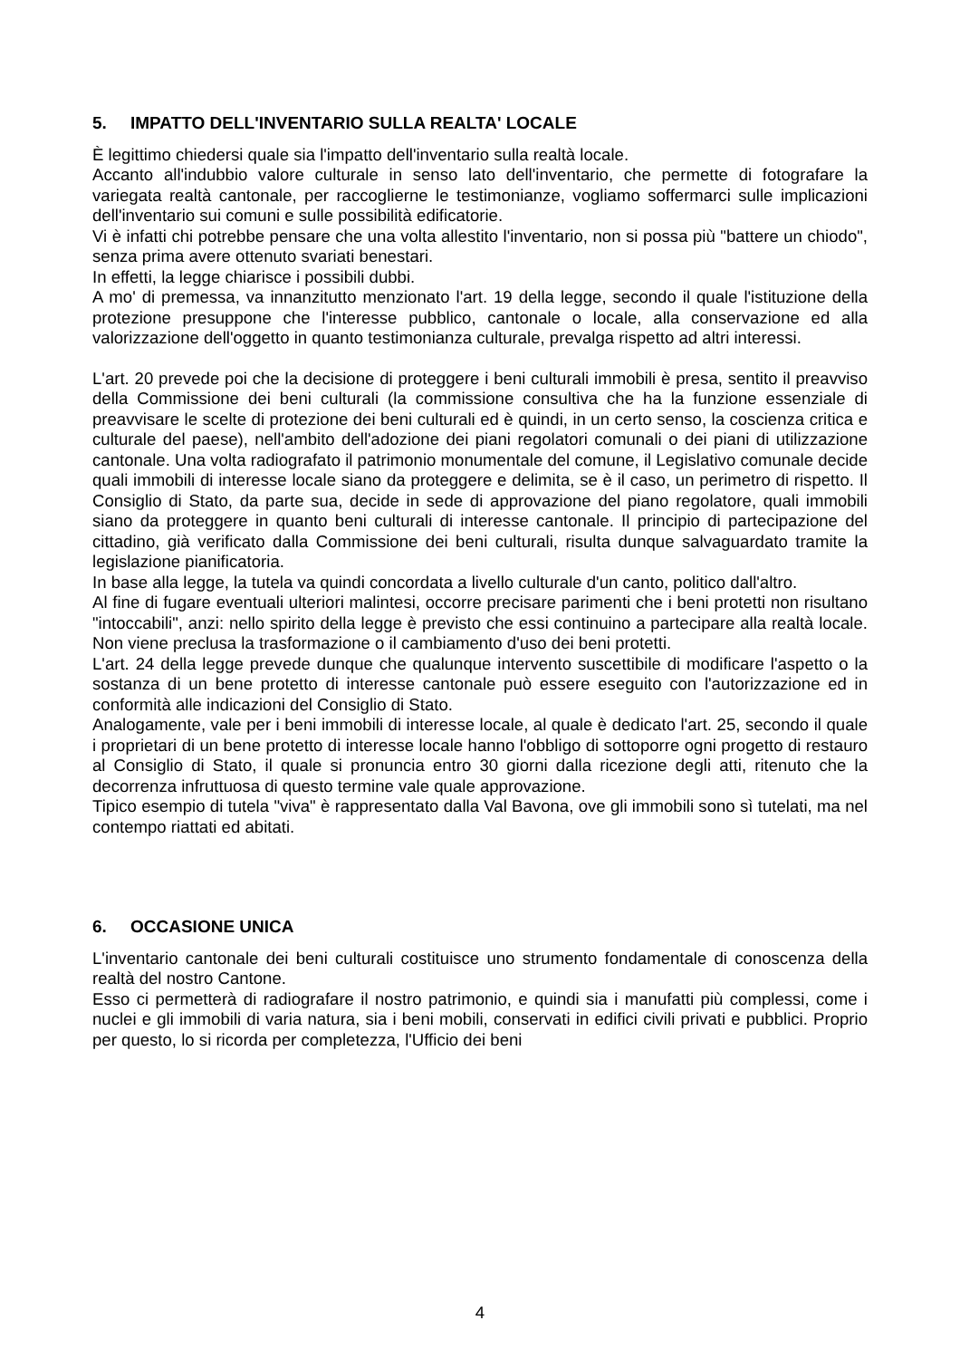5. IMPATTO DELL'INVENTARIO SULLA REALTA' LOCALE
È legittimo chiedersi quale sia l'impatto dell'inventario sulla realtà locale.
Accanto all'indubbio valore culturale in senso lato dell'inventario, che permette di fotografare la variegata realtà cantonale, per raccoglierne le testimonianze, vogliamo soffermarci sulle implicazioni dell'inventario sui comuni e sulle possibilità edificatorie.
Vi è infatti chi potrebbe pensare che una volta allestito l'inventario, non si possa più "battere un chiodo", senza prima avere ottenuto svariati benestari.
In effetti, la legge chiarisce i possibili dubbi.
A mo' di premessa, va innanzitutto menzionato l'art. 19 della legge, secondo il quale l'istituzione della protezione presuppone che l'interesse pubblico, cantonale o locale, alla conservazione ed alla valorizzazione dell'oggetto in quanto testimonianza culturale, prevalga rispetto ad altri interessi.
L'art. 20 prevede poi che la decisione di proteggere i beni culturali immobili è presa, sentito il preavviso della Commissione dei beni culturali (la commissione consultiva che ha la funzione essenziale di preavvisare le scelte di protezione dei beni culturali ed è quindi, in un certo senso, la coscienza critica e culturale del paese), nell'ambito dell'adozione dei piani regolatori comunali o dei piani di utilizzazione cantonale. Una volta radiografato il patrimonio monumentale del comune, il Legislativo comunale decide quali immobili di interesse locale siano da proteggere e delimita, se è il caso, un perimetro di rispetto. Il Consiglio di Stato, da parte sua, decide in sede di approvazione del piano regolatore, quali immobili siano da proteggere in quanto beni culturali di interesse cantonale. Il principio di partecipazione del cittadino, già verificato dalla Commissione dei beni culturali, risulta dunque salvaguardato tramite la legislazione pianificatoria.
In base alla legge, la tutela va quindi concordata a livello culturale d'un canto, politico dall'altro.
Al fine di fugare eventuali ulteriori malintesi, occorre precisare parimenti che i beni protetti non risultano "intoccabili", anzi: nello spirito della legge è previsto che essi continuino a partecipare alla realtà locale. Non viene preclusa la trasformazione o il cambiamento d'uso dei beni protetti.
L'art. 24 della legge prevede dunque che qualunque intervento suscettibile di modificare l'aspetto o la sostanza di un bene protetto di interesse cantonale può essere eseguito con l'autorizzazione ed in conformità alle indicazioni del Consiglio di Stato.
Analogamente, vale per i beni immobili di interesse locale, al quale è dedicato l'art. 25, secondo il quale i proprietari di un bene protetto di interesse locale hanno l'obbligo di sottoporre ogni progetto di restauro al Consiglio di Stato, il quale si pronuncia entro 30 giorni dalla ricezione degli atti, ritenuto che la decorrenza infruttuosa di questo termine vale quale approvazione.
Tipico esempio di tutela "viva" è rappresentato dalla Val Bavona, ove gli immobili sono sì tutelati, ma nel contempo riattati ed abitati.
6. OCCASIONE UNICA
L'inventario cantonale dei beni culturali costituisce uno strumento fondamentale di conoscenza della realtà del nostro Cantone.
Esso ci permetterà di radiografare il nostro patrimonio, e quindi sia i manufatti più complessi, come i nuclei e gli immobili di varia natura, sia i beni mobili, conservati in edifici civili privati e pubblici. Proprio per questo, lo si ricorda per completezza, l'Ufficio dei beni
4